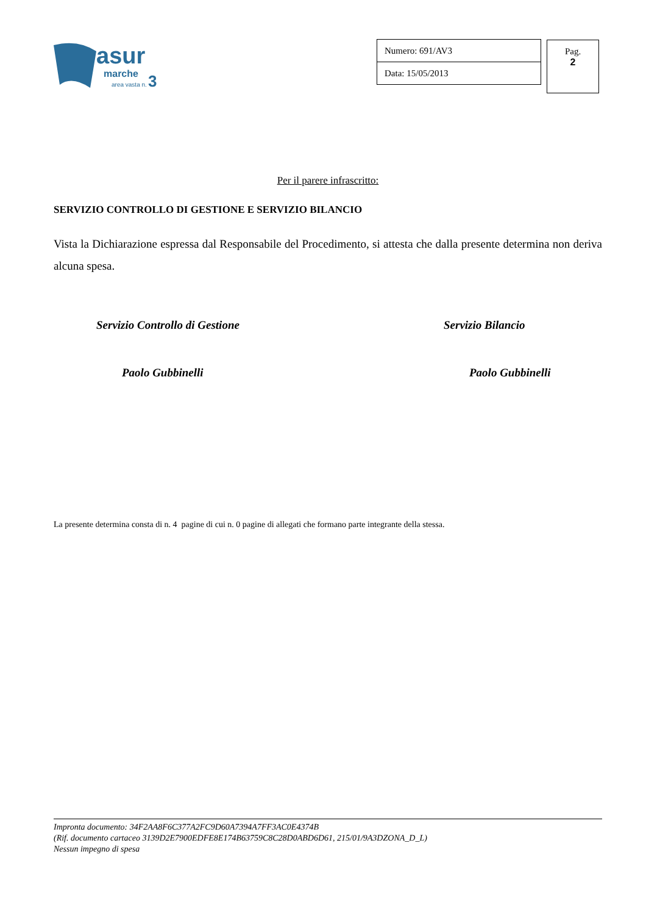asur
marche
area vasta n.
3
| Numero: 691/AV3 |
| Data: 15/05/2013 |
Pag.
2
Per il parere infrascritto:
SERVIZIO CONTROLLO DI GESTIONE E SERVIZIO BILANCIO
Vista la Dichiarazione espressa dal Responsabile del Procedimento, si attesta che dalla presente determina non deriva alcuna spesa.
Servizio Controllo di Gestione Servizio Bilancio
Paolo Gubbinelli Paolo Gubbinelli
La presente determina consta di n. 4 pagine di cui n. 0 pagine di allegati che formano parte integrante della stessa.
Impronta documento: 34F2AA8F6C377A2FC9D60A7394A7FF3AC0E4374B
(Rif. documento cartaceo 3139D2E7900EDFE8E174B63759C8C28D0ABD6D61, 215/01/9A3DZONA_D_L)
Nessun impegno di spesa